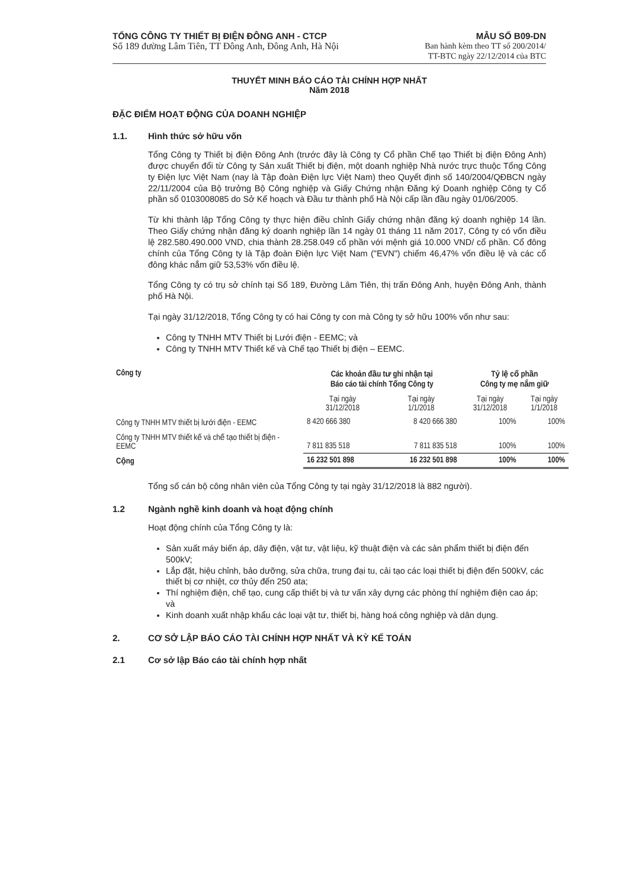TỔNG CÔNG TY THIẾT BỊ ĐIỆN ĐÔNG ANH - CTCP
Số 189 đường Lâm Tiên, TT Đông Anh, Đông Anh, Hà Nội
MẪU SỐ B09-DN
Ban hành kèm theo TT số 200/2014/
TT-BTC ngày 22/12/2014 của BTC
THUYẾT MINH BÁO CÁO TÀI CHÍNH HỢP NHẤT
Năm 2018
ĐẶC ĐIỂM HOẠT ĐỘNG CỦA DOANH NGHIỆP
1.1. Hình thức sở hữu vốn
Tổng Công ty Thiết bị điện Đông Anh (trước đây là Công ty Cổ phần Chế tạo Thiết bị điện Đông Anh) được chuyển đổi từ Công ty Sản xuất Thiết bị điện, một doanh nghiệp Nhà nước trực thuộc Tổng Công ty Điện lực Việt Nam (nay là Tập đoàn Điện lực Việt Nam) theo Quyết định số 140/2004/QĐBCN ngày 22/11/2004 của Bộ trưởng Bộ Công nghiệp và Giấy Chứng nhận Đăng ký Doanh nghiệp Công ty Cổ phần số 0103008085 do Sở Kế hoạch và Đầu tư thành phố Hà Nội cấp lần đầu ngày 01/06/2005.
Từ khi thành lập Tổng Công ty thực hiện điều chỉnh Giấy chứng nhận đăng ký doanh nghiệp 14 lần. Theo Giấy chứng nhận đăng ký doanh nghiệp lần 14 ngày 01 tháng 11 năm 2017, Công ty có vốn điều lệ 282.580.490.000 VND, chia thành 28.258.049 cổ phần với mệnh giá 10.000 VND/ cổ phần. Cổ đông chính của Tổng Công ty là Tập đoàn Điện lực Việt Nam ("EVN") chiếm 46,47% vốn điều lệ và các cổ đông khác nắm giữ 53,53% vốn điều lệ.
Tổng Công ty có trụ sở chính tại Số 189, Đường Lâm Tiên, thị trấn Đông Anh, huyện Đông Anh, thành phố Hà Nội.
Tại ngày 31/12/2018, Tổng Công ty có hai Công ty con mà Công ty sở hữu 100% vốn như sau:
Công ty TNHH MTV Thiết bị Lưới điện - EEMC; và
Công ty TNHH MTV Thiết kế và Chế tạo Thiết bị điện – EEMC.
| Công ty | Các khoản đầu tư ghi nhận tại Báo cáo tài chính Tổng Công ty | | Tỷ lệ cổ phần Công ty mẹ nắm giữ | |
| --- | --- | --- | --- | --- |
| | Tại ngày 31/12/2018 | Tại ngày 1/1/2018 | Tại ngày 31/12/2018 | Tại ngày 1/1/2018 |
| Công ty TNHH MTV thiết bị lưới điện - EEMC | 8 420 666 380 | 8 420 666 380 | 100% | 100% |
| Công ty TNHH MTV thiết kế và chế tạo thiết bị điện - EEMC | 7 811 835 518 | 7 811 835 518 | 100% | 100% |
| Cộng | 16 232 501 898 | 16 232 501 898 | 100% | 100% |
Tổng số cán bộ công nhân viên của Tổng Công ty tại ngày 31/12/2018 là 882 người).
1.2 Ngành nghề kinh doanh và hoạt động chính
Hoạt động chính của Tổng Công ty là:
Sản xuất máy biến áp, dây điện, vật tư, vật liệu, kỹ thuật điện và các sản phẩm thiết bị điện đến 500kV;
Lắp đặt, hiệu chỉnh, bảo dưỡng, sửa chữa, trung đại tu, cải tạo các loại thiết bị điện đến 500kV, các thiết bị cơ nhiệt, cơ thủy đến 250 ata;
Thí nghiệm điện, chế tạo, cung cấp thiết bị và tư vấn xây dựng các phòng thí nghiệm điện cao áp; và
Kinh doanh xuất nhập khẩu các loại vật tư, thiết bị, hàng hoá công nghiệp và dân dụng.
2. CƠ SỞ LẬP BÁO CÁO TÀI CHÍNH HỢP NHẤT VÀ KỲ KẾ TOÁN
2.1 Cơ sở lập Báo cáo tài chính hợp nhất